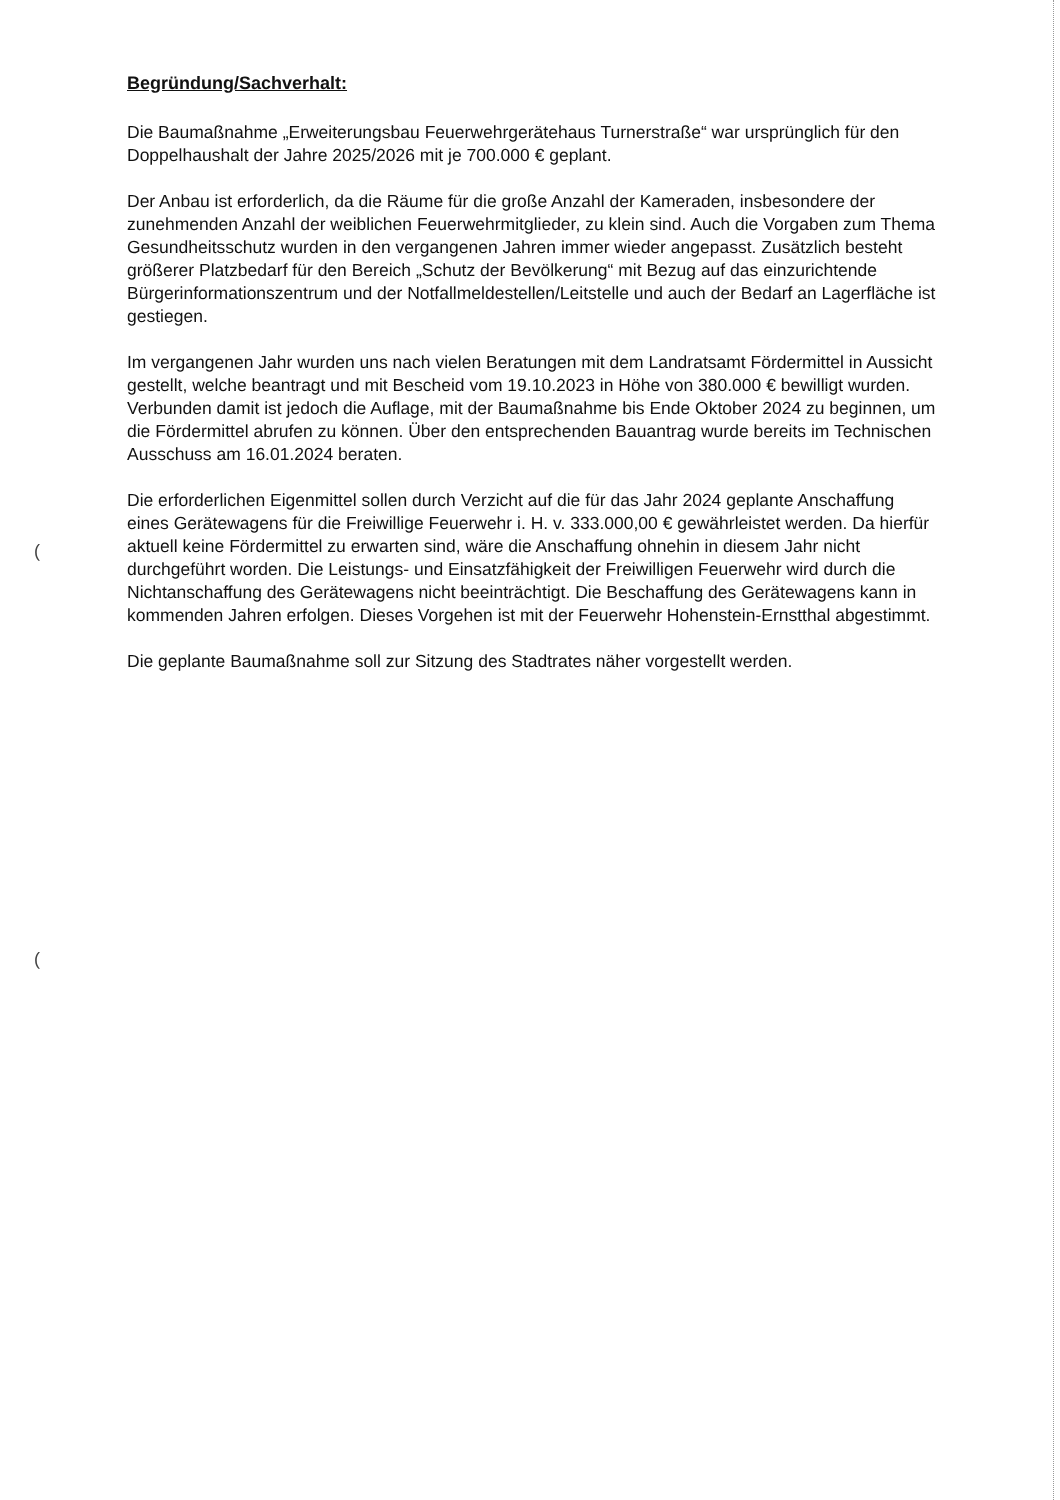(
(
Begründung/Sachverhalt:
Die Baumaßnahme „Erweiterungsbau Feuerwehrgerätehaus Turnerstraße“ war ursprünglich für den Doppelhaushalt der Jahre 2025/2026 mit je 700.000 € geplant.
Der Anbau ist erforderlich, da die Räume für die große Anzahl der Kameraden, insbesondere der zunehmenden Anzahl der weiblichen Feuerwehrmitglieder, zu klein sind. Auch die Vorgaben zum Thema Gesundheitsschutz wurden in den vergangenen Jahren immer wieder angepasst. Zusätzlich besteht größerer Platzbedarf für den Bereich „Schutz der Bevölkerung“ mit Bezug auf das einzurichtende Bürgerinformationszentrum und der Notfallmeldestellen/Leitstelle und auch der Bedarf an Lagerfläche ist gestiegen.
Im vergangenen Jahr wurden uns nach vielen Beratungen mit dem Landratsamt Fördermittel in Aussicht gestellt, welche beantragt und mit Bescheid vom 19.10.2023 in Höhe von 380.000 € bewilligt wurden. Verbunden damit ist jedoch die Auflage, mit der Baumaßnahme bis Ende Oktober 2024 zu beginnen, um die Fördermittel abrufen zu können. Über den entsprechenden Bauantrag wurde bereits im Technischen Ausschuss am 16.01.2024 beraten.
Die erforderlichen Eigenmittel sollen durch Verzicht auf die für das Jahr 2024 geplante Anschaffung eines Gerätewagens für die Freiwillige Feuerwehr i. H. v. 333.000,00 € gewährleistet werden. Da hierfür aktuell keine Fördermittel zu erwarten sind, wäre die Anschaffung ohnehin in diesem Jahr nicht durchgeführt worden. Die Leistungs- und Einsatzfähigkeit der Freiwilligen Feuerwehr wird durch die Nichtanschaffung des Gerätewagens nicht beeinträchtigt. Die Beschaffung des Gerätewagens kann in kommenden Jahren erfolgen. Dieses Vorgehen ist mit der Feuerwehr Hohenstein-Ernstthal abgestimmt.
Die geplante Baumaßnahme soll zur Sitzung des Stadtrates näher vorgestellt werden.